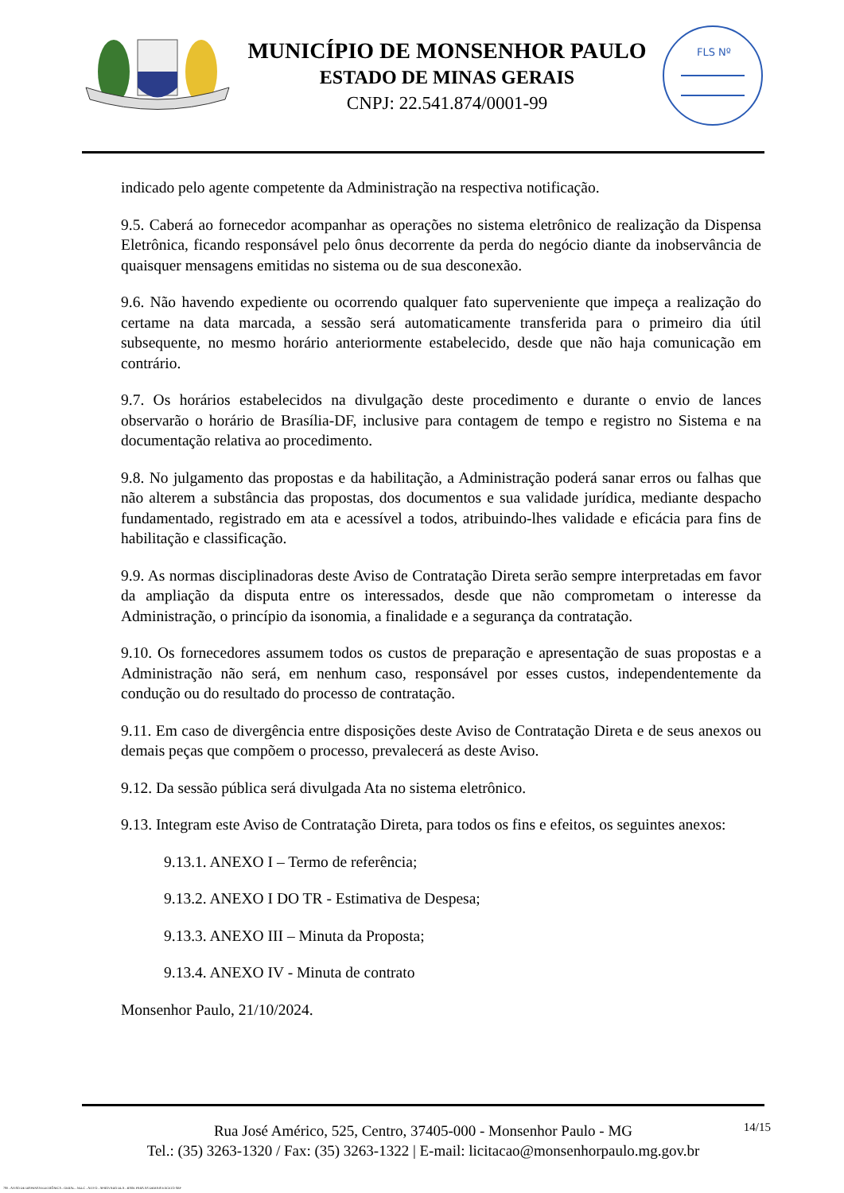MUNICÍPIO DE MONSENHOR PAULO
ESTADO DE MINAS GERAIS
CNPJ: 22.541.874/0001-99
FLS Nº
indicado pelo agente competente da Administração na respectiva notificação.
9.5. Caberá ao fornecedor acompanhar as operações no sistema eletrônico de realização da Dispensa Eletrônica, ficando responsável pelo ônus decorrente da perda do negócio diante da inobservância de quaisquer mensagens emitidas no sistema ou de sua desconexão.
9.6. Não havendo expediente ou ocorrendo qualquer fato superveniente que impeça a realização do certame na data marcada, a sessão será automaticamente transferida para o primeiro dia útil subsequente, no mesmo horário anteriormente estabelecido, desde que não haja comunicação em contrário.
9.7. Os horários estabelecidos na divulgação deste procedimento e durante o envio de lances observarão o horário de Brasília-DF, inclusive para contagem de tempo e registro no Sistema e na documentação relativa ao procedimento.
9.8. No julgamento das propostas e da habilitação, a Administração poderá sanar erros ou falhas que não alterem a substância das propostas, dos documentos e sua validade jurídica, mediante despacho fundamentado, registrado em ata e acessível a todos, atribuindo-lhes validade e eficácia para fins de habilitação e classificação.
9.9. As normas disciplinadoras deste Aviso de Contratação Direta serão sempre interpretadas em favor da ampliação da disputa entre os interessados, desde que não comprometam o interesse da Administração, o princípio da isonomia, a finalidade e a segurança da contratação.
9.10. Os fornecedores assumem todos os custos de preparação e apresentação de suas propostas e a Administração não será, em nenhum caso, responsável por esses custos, independentemente da condução ou do resultado do processo de contratação.
9.11. Em caso de divergência entre disposições deste Aviso de Contratação Direta e de seus anexos ou demais peças que compõem o processo, prevalecerá as deste Aviso.
9.12. Da sessão pública será divulgada Ata no sistema eletrônico.
9.13. Integram este Aviso de Contratação Direta, para todos os fins e efeitos, os seguintes anexos:
9.13.1. ANEXO I – Termo de referência;
9.13.2. ANEXO I DO TR - Estimativa de Despesa;
9.13.3. ANEXO III – Minuta da Proposta;
9.13.4. ANEXO IV - Minuta de contrato
Monsenhor Paulo, 21/10/2024.
14/15 Rua José Américo, 525, Centro, 37405-000 - Monsenhor Paulo - MG
Tel.: (35) 3263-1320 / Fax: (35) 3263-1322 | E-mail: licitacao@monsenhorpaulo.mg.gov.br
780 - AVISO DE DISPENSA ELETRÔNICA - GERAL - NLLC - ATIVO - APROVADO DLA - BASE PARA AS DEMAIS EXCETO SRP